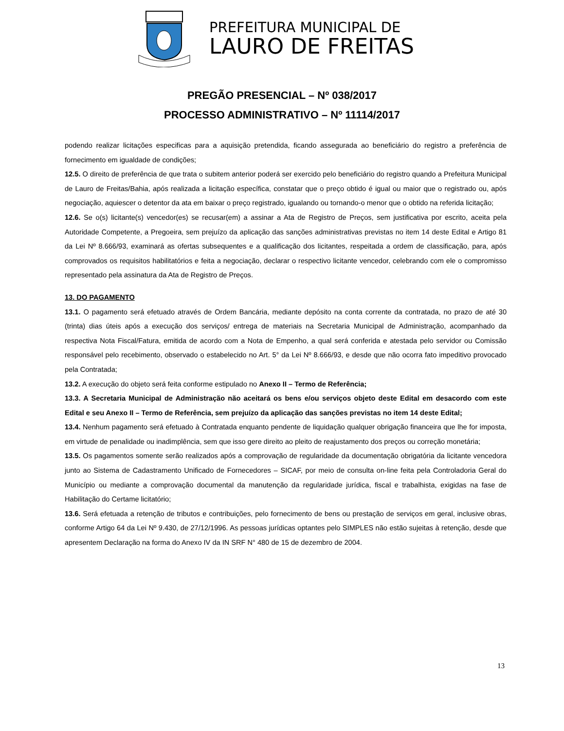PREFEITURA MUNICIPAL DE
LAURO DE FREITAS
PREGÃO PRESENCIAL – Nº 038/2017
PROCESSO ADMINISTRATIVO – Nº 11114/2017
podendo realizar licitações especificas para a aquisição pretendida, ficando assegurada ao beneficiário do registro a preferência de fornecimento em igualdade de condições;
12.5. O direito de preferência de que trata o subitem anterior poderá ser exercido pelo beneficiário do registro quando a Prefeitura Municipal de Lauro de Freitas/Bahia, após realizada a licitação específica, constatar que o preço obtido é igual ou maior que o registrado ou, após negociação, aquiescer o detentor da ata em baixar o preço registrado, igualando ou tornando-o menor que o obtido na referida licitação;
12.6. Se o(s) licitante(s) vencedor(es) se recusar(em) a assinar a Ata de Registro de Preços, sem justificativa por escrito, aceita pela Autoridade Competente, a Pregoeira, sem prejuízo da aplicação das sanções administrativas previstas no item 14 deste Edital e Artigo 81 da Lei Nº 8.666/93, examinará as ofertas subsequentes e a qualificação dos licitantes, respeitada a ordem de classificação, para, após comprovados os requisitos habilitatórios e feita a negociação, declarar o respectivo licitante vencedor, celebrando com ele o compromisso representado pela assinatura da Ata de Registro de Preços.
13. DO PAGAMENTO
13.1. O pagamento será efetuado através de Ordem Bancária, mediante depósito na conta corrente da contratada, no prazo de até 30 (trinta) dias úteis após a execução dos serviços/ entrega de materiais na Secretaria Municipal de Administração, acompanhado da respectiva Nota Fiscal/Fatura, emitida de acordo com a Nota de Empenho, a qual será conferida e atestada pelo servidor ou Comissão responsável pelo recebimento, observado o estabelecido no Art. 5° da Lei Nº 8.666/93, e desde que não ocorra fato impeditivo provocado pela Contratada;
13.2. A execução do objeto será feita conforme estipulado no Anexo II – Termo de Referência;
13.3. A Secretaria Municipal de Administração não aceitará os bens e/ou serviços objeto deste Edital em desacordo com este Edital e seu Anexo II – Termo de Referência, sem prejuízo da aplicação das sanções previstas no item 14 deste Edital;
13.4. Nenhum pagamento será efetuado à Contratada enquanto pendente de liquidação qualquer obrigação financeira que lhe for imposta, em virtude de penalidade ou inadimplência, sem que isso gere direito ao pleito de reajustamento dos preços ou correção monetária;
13.5. Os pagamentos somente serão realizados após a comprovação de regularidade da documentação obrigatória da licitante vencedora junto ao Sistema de Cadastramento Unificado de Fornecedores – SICAF, por meio de consulta on-line feita pela Controladoria Geral do Município ou mediante a comprovação documental da manutenção da regularidade jurídica, fiscal e trabalhista, exigidas na fase de Habilitação do Certame licitatório;
13.6. Será efetuada a retenção de tributos e contribuições, pelo fornecimento de bens ou prestação de serviços em geral, inclusive obras, conforme Artigo 64 da Lei Nº 9.430, de 27/12/1996. As pessoas jurídicas optantes pelo SIMPLES não estão sujeitas à retenção, desde que apresentem Declaração na forma do Anexo IV da IN SRF N° 480 de 15 de dezembro de 2004.
13